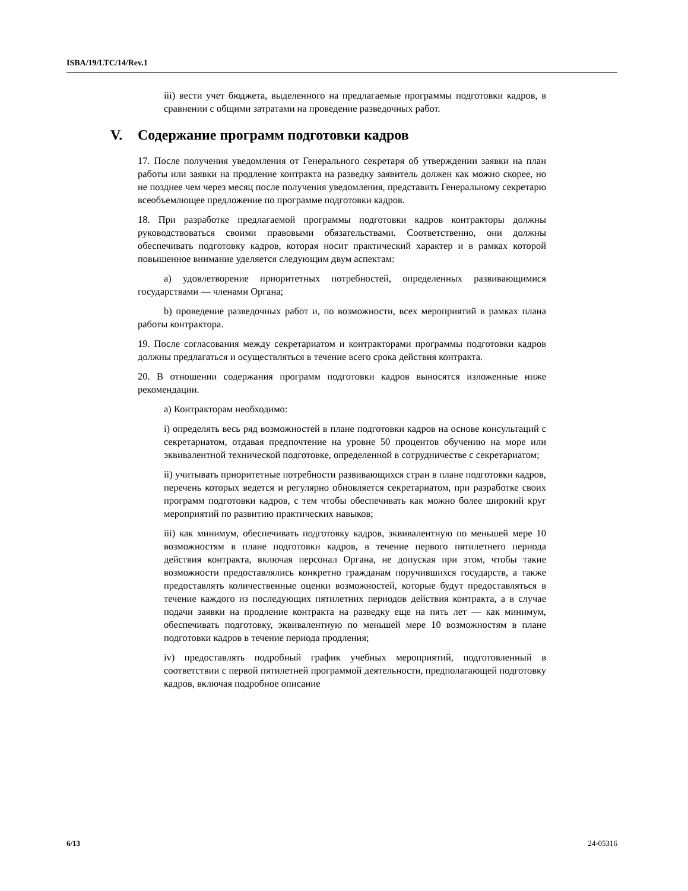ISBA/19/LTC/14/Rev.1
iii) вести учет бюджета, выделенного на предлагаемые программы подготовки кадров, в сравнении с общими затратами на проведение разведочных работ.
V. Содержание программ подготовки кадров
17. После получения уведомления от Генерального секретаря об утверждении заявки на план работы или заявки на продление контракта на разведку заявитель должен как можно скорее, но не позднее чем через месяц после получения уведомления, представить Генеральному секретарю всеобъемлющее предложение по программе подготовки кадров.
18. При разработке предлагаемой программы подготовки кадров контракторы должны руководствоваться своими правовыми обязательствами. Соответственно, они должны обеспечивать подготовку кадров, которая носит практический характер и в рамках которой повышенное внимание уделяется следующим двум аспектам:
a) удовлетворение приоритетных потребностей, определенных развивающимися государствами — членами Органа;
b) проведение разведочных работ и, по возможности, всех мероприятий в рамках плана работы контрактора.
19. После согласования между секретариатом и контракторами программы подготовки кадров должны предлагаться и осуществляться в течение всего срока действия контракта.
20. В отношении содержания программ подготовки кадров выносятся изложенные ниже рекомендации.
a) Контракторам необходимо:
i) определять весь ряд возможностей в плане подготовки кадров на основе консультаций с секретариатом, отдавая предпочтение на уровне 50 процентов обучению на море или эквивалентной технической подготовке, определенной в сотрудничестве с секретариатом;
ii) учитывать приоритетные потребности развивающихся стран в плане подготовки кадров, перечень которых ведется и регулярно обновляется секретариатом, при разработке своих программ подготовки кадров, с тем чтобы обеспечивать как можно более широкий круг мероприятий по развитию практических навыков;
iii) как минимум, обеспечивать подготовку кадров, эквивалентную по меньшей мере 10 возможностям в плане подготовки кадров, в течение первого пятилетнего периода действия контракта, включая персонал Органа, не допуская при этом, чтобы такие возможности предоставлялись конкретно гражданам поручившихся государств, а также предоставлять количественные оценки возможностей, которые будут предоставляться в течение каждого из последующих пятилетних периодов действия контракта, а в случае подачи заявки на продление контракта на разведку еще на пять лет — как минимум, обеспечивать подготовку, эквивалентную по меньшей мере 10 возможностям в плане подготовки кадров в течение периода продления;
iv) предоставлять подробный график учебных мероприятий, подготовленный в соответствии с первой пятилетней программой деятельности, предполагающей подготовку кадров, включая подробное описание
6/13 24-05316